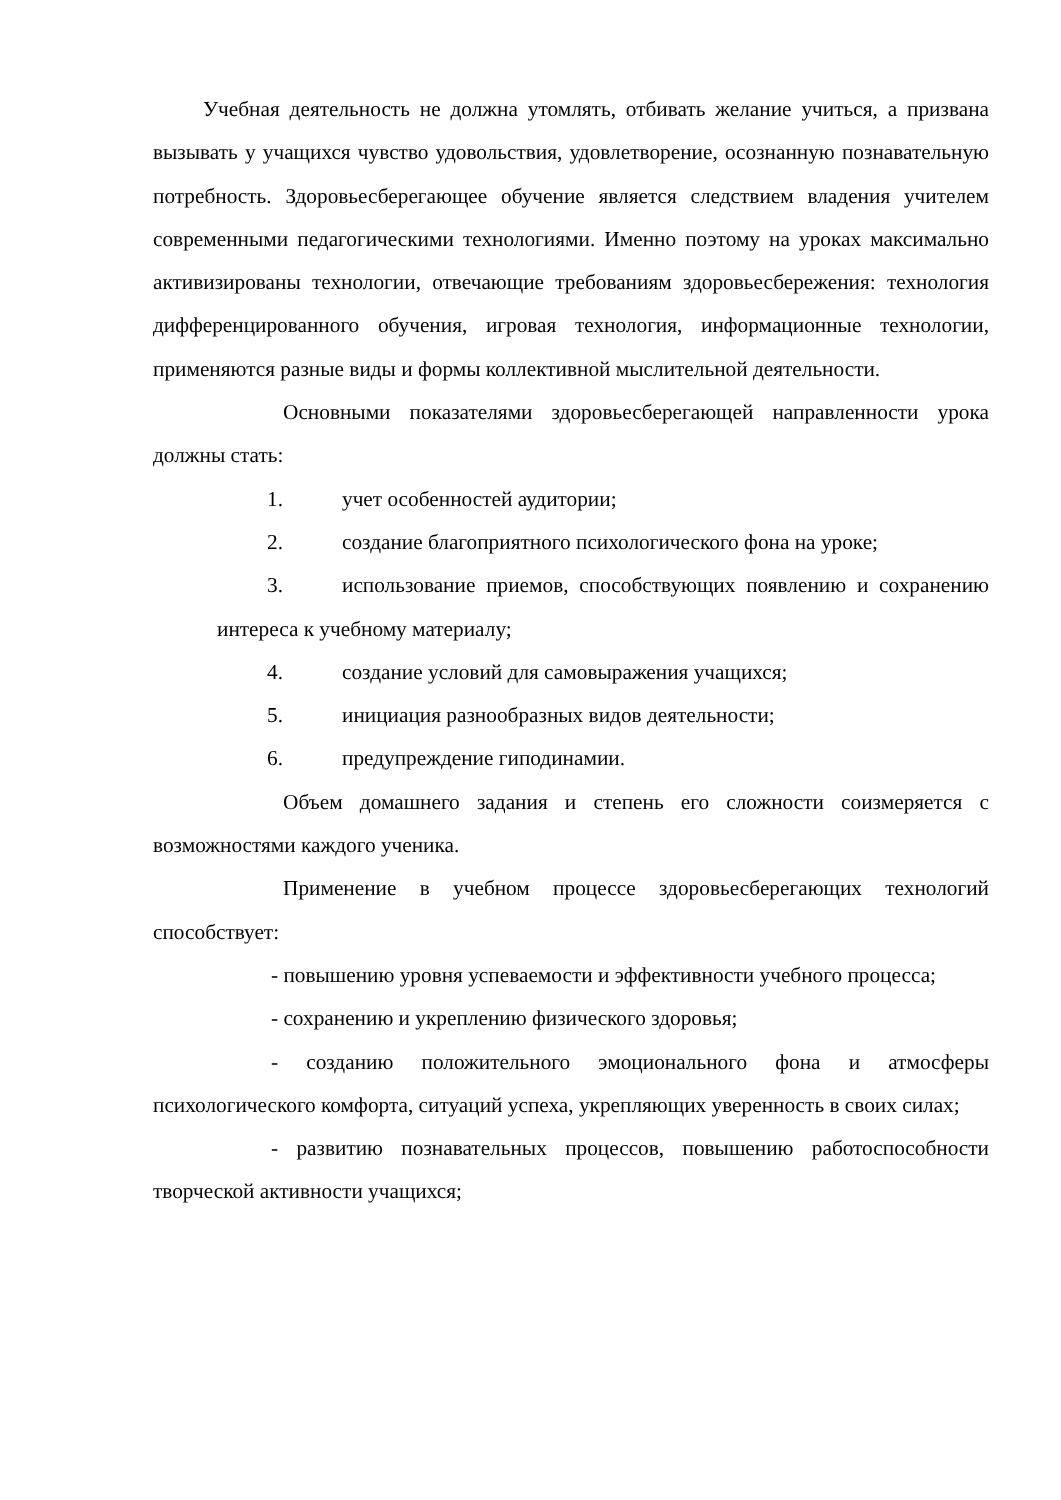Учебная деятельность не должна утомлять, отбивать желание учиться, а призвана вызывать у учащихся чувство удовольствия, удовлетворение, осознанную познавательную потребность. Здоровьесберегающее обучение является следствием владения учителем современными педагогическими технологиями. Именно поэтому на уроках максимально активизированы технологии, отвечающие требованиям здоровьесбережения: технология дифференцированного обучения, игровая технология, информационные технологии, применяются разные виды и формы коллективной мыслительной деятельности.
Основными показателями здоровьесберегающей направленности урока должны стать:
1. учет особенностей аудитории;
2. создание благоприятного психологического фона на уроке;
3. использование приемов, способствующих появлению и сохранению интереса к учебному материалу;
4. создание условий для самовыражения учащихся;
5. инициация разнообразных видов деятельности;
6. предупреждение гиподинамии.
Объем домашнего задания и степень его сложности соизмеряется с возможностями каждого ученика.
Применение в учебном процессе здоровьесберегающих технологий способствует:
- повышению уровня успеваемости и эффективности учебного процесса;
- сохранению и укреплению физического здоровья;
- созданию положительного эмоционального фона и атмосферы психологического комфорта, ситуаций успеха, укрепляющих уверенность в своих силах;
- развитию познавательных процессов, повышению работоспособности творческой активности учащихся;